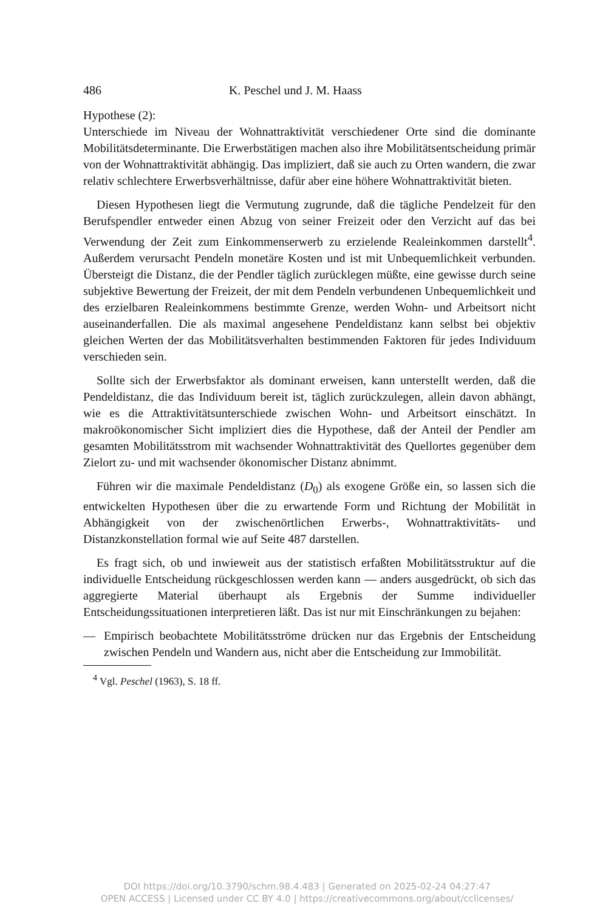486 K. Peschel und J. M. Haass
Hypothese (2):
Unterschiede im Niveau der Wohnattraktivität verschiedener Orte sind die dominante Mobilitätsdeterminante. Die Erwerbstätigen machen also ihre Mobilitätsentscheidung primär von der Wohnattraktivität abhängig. Das impliziert, daß sie auch zu Orten wandern, die zwar relativ schlechtere Erwerbsverhältnisse, dafür aber eine höhere Wohnattraktivität bieten.
Diesen Hypothesen liegt die Vermutung zugrunde, daß die tägliche Pendelzeit für den Berufspendler entweder einen Abzug von seiner Freizeit oder den Verzicht auf das bei Verwendung der Zeit zum Einkommenserwerb zu erzielende Realeinkommen darstellt<sup>4</sup>. Außerdem verursacht Pendeln monetäre Kosten und ist mit Unbequemlichkeit verbunden. Übersteigt die Distanz, die der Pendler täglich zurücklegen müßte, eine gewisse durch seine subjektive Bewertung der Freizeit, der mit dem Pendeln verbundenen Unbequemlichkeit und des erzielbaren Realeinkommens bestimmte Grenze, werden Wohn- und Arbeitsort nicht auseinanderfallen. Die als maximal angesehene Pendeldistanz kann selbst bei objektiv gleichen Werten der das Mobilitätsverhalten bestimmenden Faktoren für jedes Individuum verschieden sein.
Sollte sich der Erwerbsfaktor als dominant erweisen, kann unterstellt werden, daß die Pendeldistanz, die das Individuum bereit ist, täglich zurückzulegen, allein davon abhängt, wie es die Attraktivitätsunterschiede zwischen Wohn- und Arbeitsort einschätzt. In makroökonomischer Sicht impliziert dies die Hypothese, daß der Anteil der Pendler am gesamten Mobilitätsstrom mit wachsender Wohnattraktivität des Quellortes gegenüber dem Zielort zu- und mit wachsender ökonomischer Distanz abnimmt.
Führen wir die maximale Pendeldistanz (D<sub>0</sub>) als exogene Größe ein, so lassen sich die entwickelten Hypothesen über die zu erwartende Form und Richtung der Mobilität in Abhängigkeit von der zwischenörtlichen Erwerbs-, Wohnattraktivitäts- und Distanzkonstellation formal wie auf Seite 487 darstellen.
Es fragt sich, ob und inwieweit aus der statistisch erfaßten Mobilitätsstruktur auf die individuelle Entscheidung rückgeschlossen werden kann — anders ausgedrückt, ob sich das aggregierte Material überhaupt als Ergebnis der Summe individueller Entscheidungssituationen interpretieren läßt. Das ist nur mit Einschränkungen zu bejahen:
— Empirisch beobachtete Mobilitätsströme drücken nur das Ergebnis der Entscheidung zwischen Pendeln und Wandern aus, nicht aber die Entscheidung zur Immobilität.
<sup>4</sup> Vgl. Peschel (1963), S. 18 ff.
DOI https://doi.org/10.3790/schm.98.4.483 | Generated on 2025-02-24 04:27:47
OPEN ACCESS | Licensed under CC BY 4.0 | https://creativecommons.org/about/cclicenses/